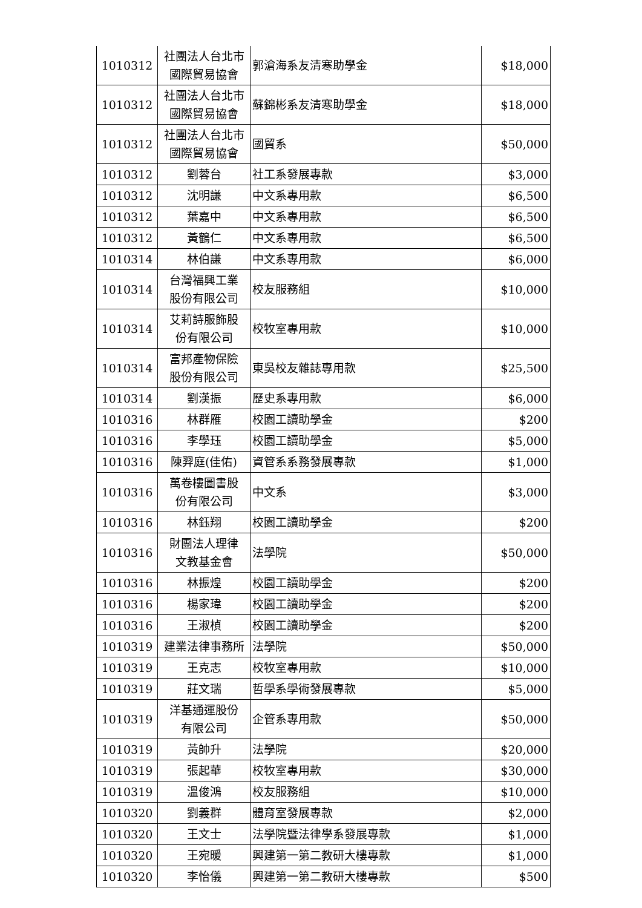| 1010312 | 社團法人台北市 國際貿易協會 | 郭滄海系友清寒助學金 | $18,000 |
| 1010312 | 社團法人台北市 國際貿易協會 | 蘇錦彬系友清寒助學金 | $18,000 |
| 1010312 | 社團法人台北市 國際貿易協會 | 國貿系 | $50,000 |
| 1010312 | 劉蓉台 | 社工系發展專款 | $3,000 |
| 1010312 | 沈明謙 | 中文系專用款 | $6,500 |
| 1010312 | 葉嘉中 | 中文系專用款 | $6,500 |
| 1010312 | 黃鶴仁 | 中文系專用款 | $6,500 |
| 1010314 | 林伯謙 | 中文系專用款 | $6,000 |
| 1010314 | 台灣福興工業 股份有限公司 | 校友服務組 | $10,000 |
| 1010314 | 艾莉詩服飾股 份有限公司 | 校牧室專用款 | $10,000 |
| 1010314 | 富邦產物保險 股份有限公司 | 東吳校友雜誌專用款 | $25,500 |
| 1010314 | 劉漢振 | 歷史系專用款 | $6,000 |
| 1010316 | 林群雁 | 校園工讀助學金 | $200 |
| 1010316 | 李學珏 | 校園工讀助學金 | $5,000 |
| 1010316 | 陳羿庭(佳佑) | 資管系系務發展專款 | $1,000 |
| 1010316 | 萬卷樓圖書股 份有限公司 | 中文系 | $3,000 |
| 1010316 | 林鈺翔 | 校園工讀助學金 | $200 |
| 1010316 | 財團法人理律 文教基金會 | 法學院 | $50,000 |
| 1010316 | 林振煌 | 校園工讀助學金 | $200 |
| 1010316 | 楊家瑋 | 校園工讀助學金 | $200 |
| 1010316 | 王淑楨 | 校園工讀助學金 | $200 |
| 1010319 | 建業法律事務所 | 法學院 | $50,000 |
| 1010319 | 王克志 | 校牧室專用款 | $10,000 |
| 1010319 | 莊文瑞 | 哲學系學術發展專款 | $5,000 |
| 1010319 | 洋基通運股份 有限公司 | 企管系專用款 | $50,000 |
| 1010319 | 黃帥升 | 法學院 | $20,000 |
| 1010319 | 張起華 | 校牧室專用款 | $30,000 |
| 1010319 | 溫俊鴻 | 校友服務組 | $10,000 |
| 1010320 | 劉義群 | 體育室發展專款 | $2,000 |
| 1010320 | 王文士 | 法學院暨法律學系發展專款 | $1,000 |
| 1010320 | 王宛暖 | 興建第一第二教研大樓專款 | $1,000 |
| 1010320 | 李怡儀 | 興建第一第二教研大樓專款 | $500 |